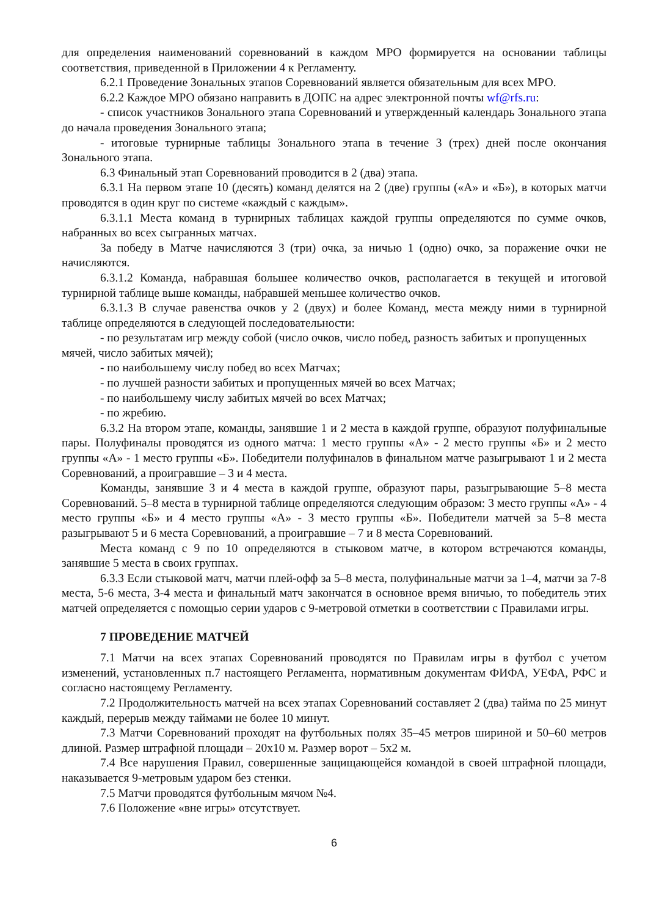для определения наименований соревнований в каждом МРО формируется на основании таблицы соответствия, приведенной в Приложении 4 к Регламенту.
6.2.1 Проведение Зональных этапов Соревнований является обязательным для всех МРО.
6.2.2 Каждое МРО обязано направить в ДОПС на адрес электронной почты wf@rfs.ru:
- список участников Зонального этапа Соревнований и утвержденный календарь Зонального этапа до начала проведения Зонального этапа;
- итоговые турнирные таблицы Зонального этапа в течение 3 (трех) дней после окончания Зонального этапа.
6.3 Финальный этап Соревнований проводится в 2 (два) этапа.
6.3.1 На первом этапе 10 (десять) команд делятся на 2 (две) группы («А» и «Б»), в которых матчи проводятся в один круг по системе «каждый с каждым».
6.3.1.1 Места команд в турнирных таблицах каждой группы определяются по сумме очков, набранных во всех сыгранных матчах.
За победу в Матче начисляются 3 (три) очка, за ничью 1 (одно) очко, за поражение очки не начисляются.
6.3.1.2 Команда, набравшая большее количество очков, располагается в текущей и итоговой турнирной таблице выше команды, набравшей меньшее количество очков.
6.3.1.3 В случае равенства очков у 2 (двух) и более Команд, места между ними в турнирной таблице определяются в следующей последовательности:
- по результатам игр между собой (число очков, число побед, разность забитых и пропущенных мячей, число забитых мячей);
- по наибольшему числу побед во всех Матчах;
- по лучшей разности забитых и пропущенных мячей во всех Матчах;
- по наибольшему числу забитых мячей во всех Матчах;
- по жребию.
6.3.2 На втором этапе, команды, занявшие 1 и 2 места в каждой группе, образуют полуфинальные пары. Полуфиналы проводятся из одного матча: 1 место группы «А» - 2 место группы «Б» и 2 место группы «А» - 1 место группы «Б». Победители полуфиналов в финальном матче разыгрывают 1 и 2 места Соревнований, а проигравшие – 3 и 4 места.
Команды, занявшие 3 и 4 места в каждой группе, образуют пары, разыгрывающие 5–8 места Соревнований. 5–8 места в турнирной таблице определяются следующим образом: 3 место группы «А» - 4 место группы «Б» и 4 место группы «А» - 3 место группы «Б». Победители матчей за 5–8 места разыгрывают 5 и 6 места Соревнований, а проигравшие – 7 и 8 места Соревнований.
Места команд с 9 по 10 определяются в стыковом матче, в котором встречаются команды, занявшие 5 места в своих группах.
6.3.3 Если стыковой матч, матчи плей-офф за 5–8 места, полуфинальные матчи за 1–4, матчи за 7-8 места, 5-6 места, 3-4 места и финальный матч закончатся в основное время вничью, то победитель этих матчей определяется с помощью серии ударов с 9-метровой отметки в соответствии с Правилами игры.
7 ПРОВЕДЕНИЕ МАТЧЕЙ
7.1 Матчи на всех этапах Соревнований проводятся по Правилам игры в футбол с учетом изменений, установленных п.7 настоящего Регламента, нормативным документам ФИФА, УЕФА, РФС и согласно настоящему Регламенту.
7.2 Продолжительность матчей на всех этапах Соревнований составляет 2 (два) тайма по 25 минут каждый, перерыв между таймами не более 10 минут.
7.3 Матчи Соревнований проходят на футбольных полях 35–45 метров шириной и 50–60 метров длиной. Размер штрафной площади – 20х10 м. Размер ворот – 5х2 м.
7.4 Все нарушения Правил, совершенные защищающейся командой в своей штрафной площади, наказывается 9-метровым ударом без стенки.
7.5 Матчи проводятся футбольным мячом №4.
7.6 Положение «вне игры» отсутствует.
6